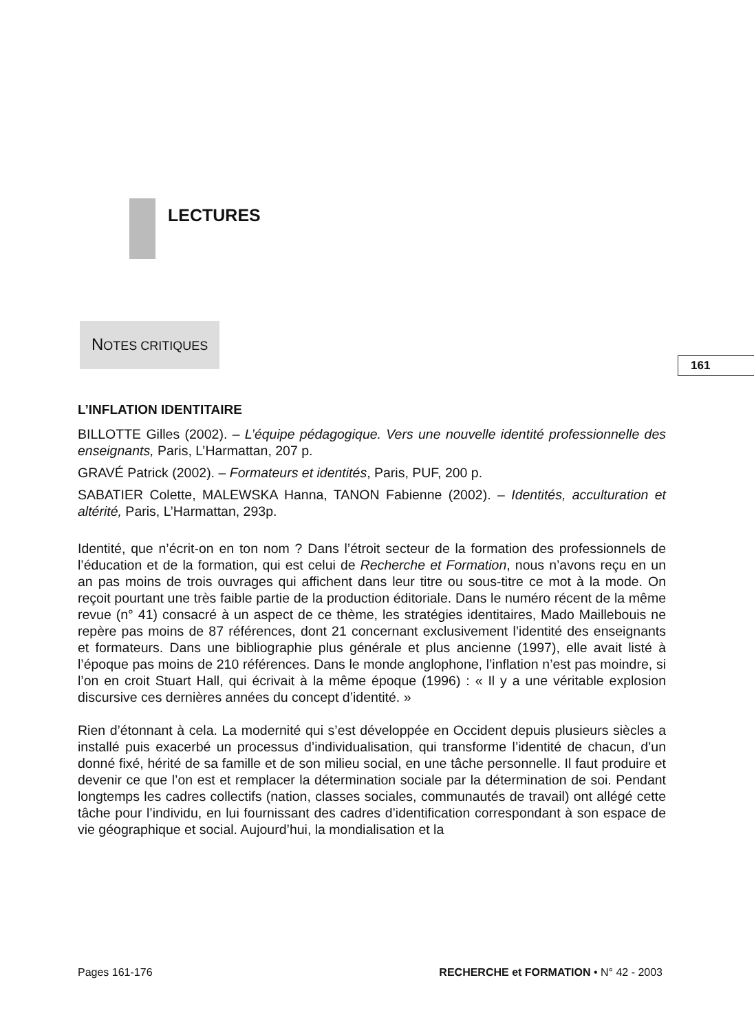LECTURES
NOTES CRITIQUES
L’INFLATION IDENTITAIRE
BILLOTTE Gilles (2002). – L’équipe pédagogique. Vers une nouvelle identité professionnelle des enseignants, Paris, L’Harmattan, 207 p.
GRAVÉ Patrick (2002). – Formateurs et identités, Paris, PUF, 200 p.
SABATIER Colette, MALEWSKA Hanna, TANON Fabienne (2002). – Identités, acculturation et altérité, Paris, L’Harmattan, 293p.
Identité, que n’écrit-on en ton nom ? Dans l’étroit secteur de la formation des professionnels de l’éducation et de la formation, qui est celui de Recherche et Formation, nous n’avons reçu en un an pas moins de trois ouvrages qui affichent dans leur titre ou sous-titre ce mot à la mode. On reçoit pourtant une très faible partie de la production éditoriale. Dans le numéro récent de la même revue (n° 41) consacré à un aspect de ce thème, les stratégies identitaires, Mado Maillebouis ne repère pas moins de 87 références, dont 21 concernant exclusivement l’identité des enseignants et formateurs. Dans une bibliographie plus générale et plus ancienne (1997), elle avait listé à l’époque pas moins de 210 références. Dans le monde anglophone, l’inflation n’est pas moindre, si l’on en croit Stuart Hall, qui écrivait à la même époque (1996) : « Il y a une véritable explosion discursive ces dernières années du concept d’identité. »
Rien d’étonnant à cela. La modernité qui s’est développée en Occident depuis plusieurs siècles a installé puis exacerbé un processus d’individualisation, qui transforme l’identité de chacun, d’un donné fixé, hérité de sa famille et de son milieu social, en une tâche personnelle. Il faut produire et devenir ce que l’on est et remplacer la détermination sociale par la détermination de soi. Pendant longtemps les cadres collectifs (nation, classes sociales, communautés de travail) ont allégé cette tâche pour l’individu, en lui fournissant des cadres d’identification correspondant à son espace de vie géographique et social. Aujourd’hui, la mondialisation et la
161
Pages 161-176 RECHERCHE et FORMATION • N° 42 - 2003